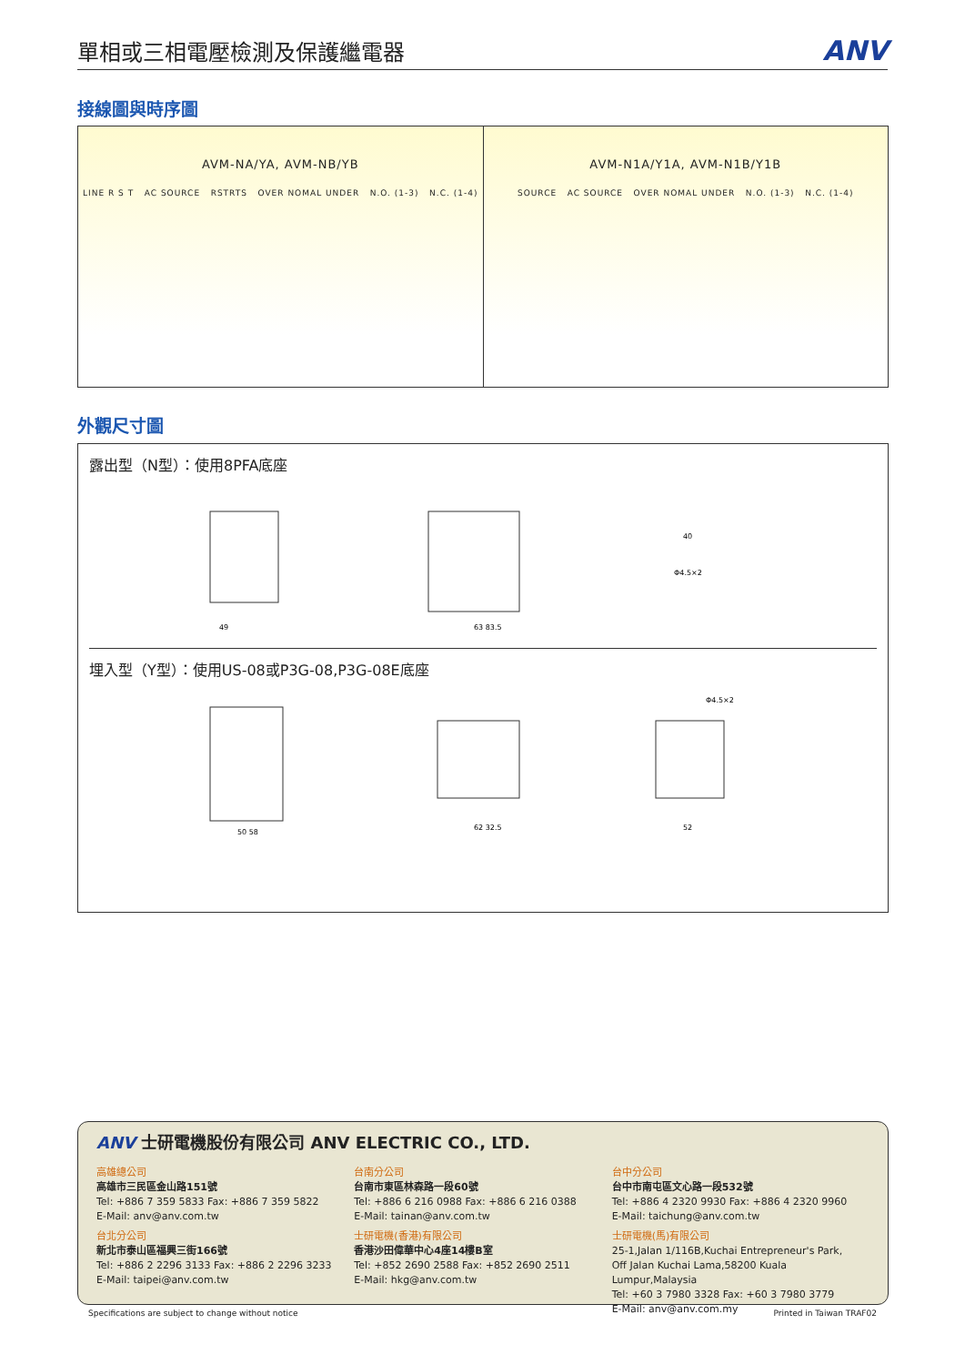單相或三相電壓檢測及保護繼電器
ANV
接線圖與時序圖
AVM-NA/YA, AVM-NB/YB
LINE R S T AC SOURCE RSTRTS OVER NOMAL UNDER N.O. (1-3) N.C. (1-4)
AVM-N1A/Y1A, AVM-N1B/Y1B
SOURCE AC SOURCE OVER NOMAL UNDER N.O. (1-3) N.C. (1-4)
外觀尺寸圖
露出型（N型）：使用8PFA底座
49
63 83.5
40
Φ4.5×2
埋入型（Y型）：使用US-08或P3G-08,P3G-08E底座
50 58
62 32.5
52
Φ4.5×2
ANV 士研電機股份有限公司 ANV ELECTRIC CO., LTD.
高雄總公司
高雄市三民區金山路151號
Tel: +886 7 359 5833 Fax: +886 7 359 5822
E-Mail: anv@anv.com.tw
台北分公司
新北市泰山區福興三街166號
Tel: +886 2 2296 3133 Fax: +886 2 2296 3233
E-Mail: taipei@anv.com.tw
台南分公司
台南市東區林森路一段60號
Tel: +886 6 216 0988 Fax: +886 6 216 0388
E-Mail: tainan@anv.com.tw
士研電機(香港)有限公司
香港沙田偉華中心4座14樓B室
Tel: +852 2690 2588 Fax: +852 2690 2511
E-Mail: hkg@anv.com.tw
台中分公司
台中市南屯區文心路一段532號
Tel: +886 4 2320 9930 Fax: +886 4 2320 9960
E-Mail: taichung@anv.com.tw
士研電機(馬)有限公司
25-1,Jalan 1/116B,Kuchai Entrepreneur's Park,
Off Jalan Kuchai Lama,58200 Kuala Lumpur,Malaysia
Tel: +60 3 7980 3328 Fax: +60 3 7980 3779
E-Mail: anv@anv.com.my
Specifications are subject to change without notice
Printed in Taiwan TRAF02